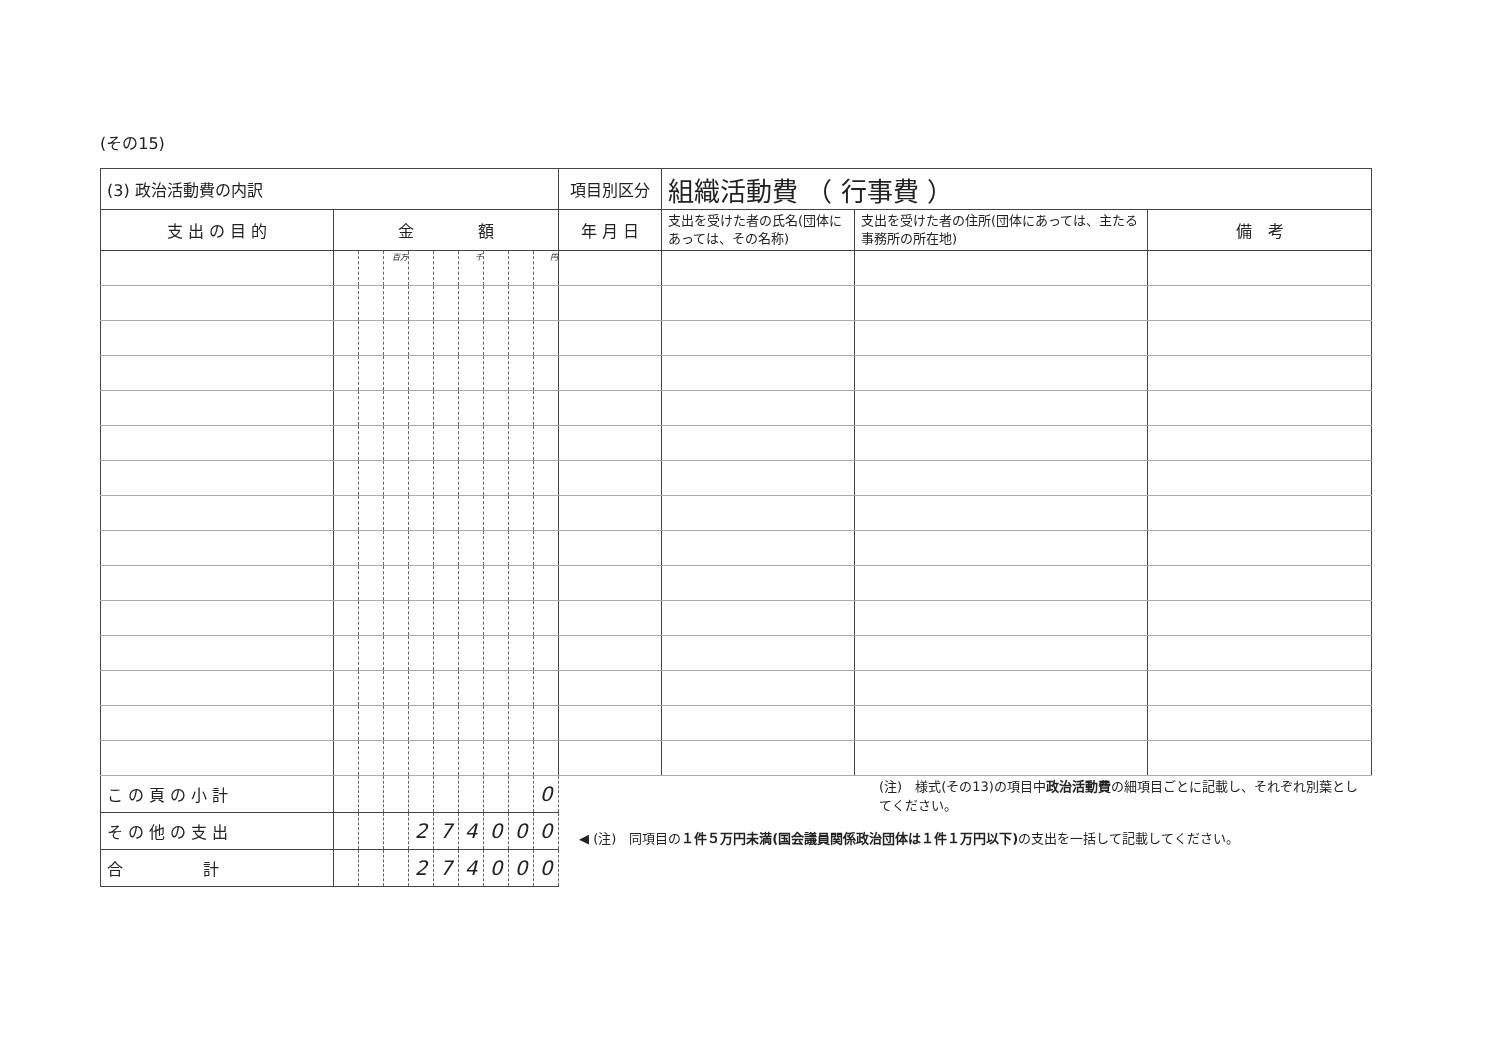(その15)
| (3) 政治活動費の内訳 | | | | | | | | | | 項目別区分 | 組織活動費 （ 行事費 ） | | |
| 支 出 の 目 的 | 金 額 | | | | | | | | | 年 月 日 | 支出を受けた者の氏名(団体にあっては、その名称) | 支出を受けた者の住所(団体にあっては、主たる事務所の所在地) | 備 考 |
| | | | 百万 | | | 千 | | | 円 | | | | |
| こ の 頁 の 小 計 | | | | | | | | | 0 | (注) 様式(その13)の項目中 政治活動費 の細項目ごとに記載し、それぞれ別葉としてください。 ◀ (注) 同項目の １件５万円未満(国会議員関係政治団体は１件１万円以下) の支出を一括して記載してください。 | | | |
| そ の 他 の 支 出 | | | | 2 | 7 | 4 | 0 | 0 | 0 | | | | |
| 合 計 | | | | 2 | 7 | 4 | 0 | 0 | 0 | | | | |